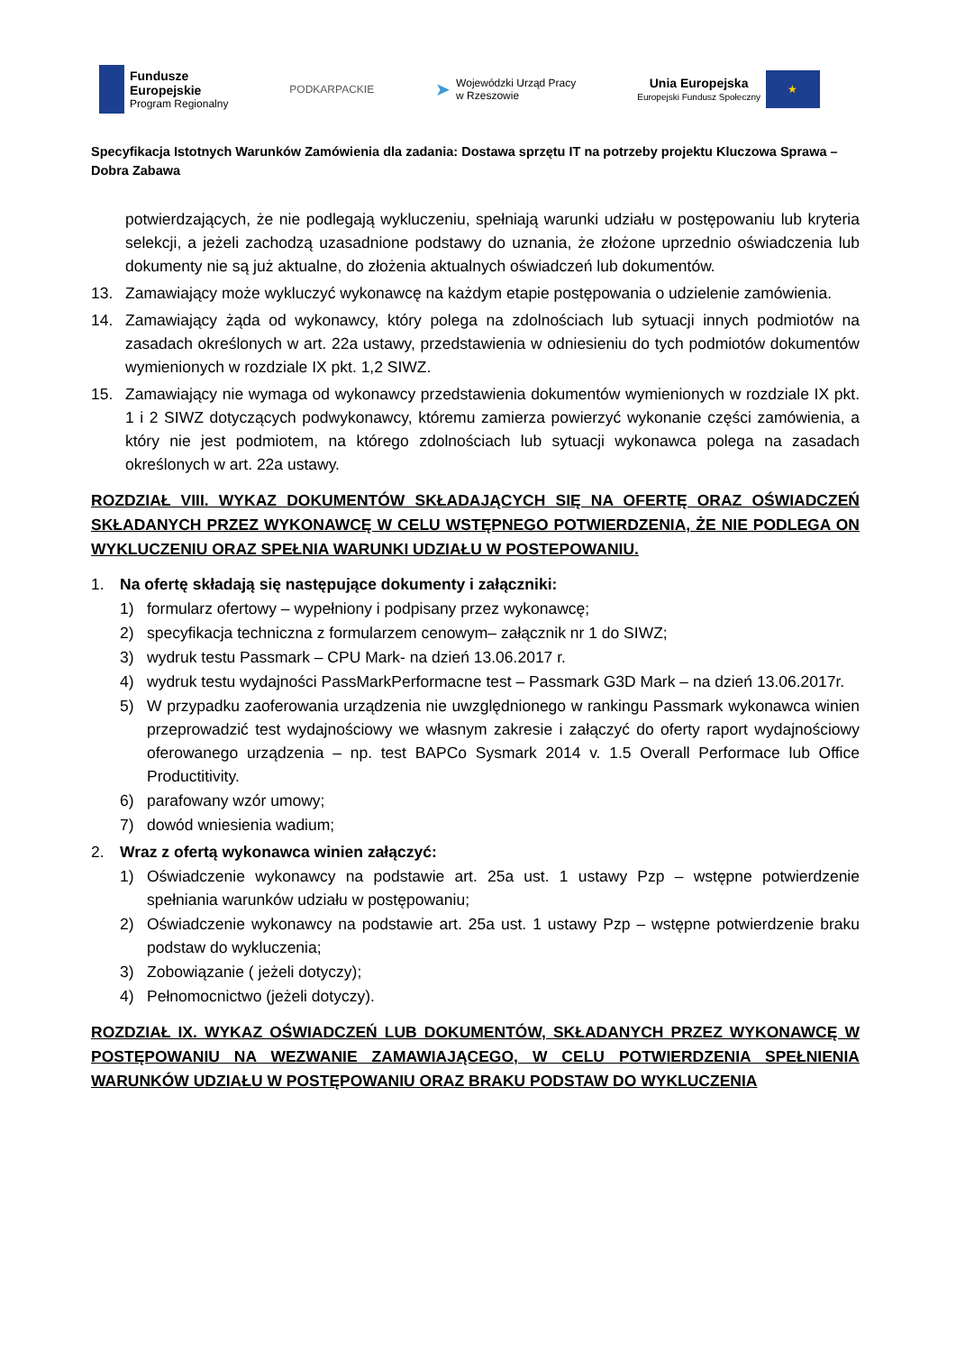Fundusze
Europejskie
Program Regionalny
PODKARPACKIE
➤
Wojewódzki Urząd Pracy
w Rzeszowie
Unia Europejska
Europejski Fundusz Społeczny
★
Specyfikacja Istotnych Warunków Zamówienia dla zadania: Dostawa sprzętu IT na potrzeby projektu Kluczowa Sprawa – Dobra Zabawa
potwierdzających, że nie podlegają wykluczeniu, spełniają warunki udziału w postępowaniu lub kryteria selekcji, a jeżeli zachodzą uzasadnione podstawy do uznania, że złożone uprzednio oświadczenia lub dokumenty nie są już aktualne, do złożenia aktualnych oświadczeń lub dokumentów.
13. Zamawiający może wykluczyć wykonawcę na każdym etapie postępowania o udzielenie zamówienia.
14. Zamawiający żąda od wykonawcy, który polega na zdolnościach lub sytuacji innych podmiotów na zasadach określonych w art. 22a ustawy, przedstawienia w odniesieniu do tych podmiotów dokumentów wymienionych w rozdziale IX pkt. 1,2 SIWZ.
15. Zamawiający nie wymaga od wykonawcy przedstawienia dokumentów wymienionych w rozdziale IX pkt. 1 i 2 SIWZ dotyczących podwykonawcy, któremu zamierza powierzyć wykonanie części zamówienia, a który nie jest podmiotem, na którego zdolnościach lub sytuacji wykonawca polega na zasadach określonych w art. 22a ustawy.
ROZDZIAŁ VIII. WYKAZ DOKUMENTÓW SKŁADAJĄCYCH SIĘ NA OFERTĘ ORAZ OŚWIADCZEŃ SKŁADANYCH PRZEZ WYKONAWCĘ W CELU WSTĘPNEGO POTWIERDZENIA, ŻE NIE PODLEGA ON WYKLUCZENIU ORAZ SPEŁNIA WARUNKI UDZIAŁU W POSTEPOWANIU.
1. Na ofertę składają się następujące dokumenty i załączniki:
1) formularz ofertowy – wypełniony i podpisany przez wykonawcę;
2) specyfikacja techniczna z formularzem cenowym– załącznik nr 1 do SIWZ;
3) wydruk testu Passmark – CPU Mark- na dzień 13.06.2017 r.
4) wydruk testu wydajności PassMarkPerformacne test – Passmark G3D Mark – na dzień 13.06.2017r.
5) W przypadku zaoferowania urządzenia nie uwzględnionego w rankingu Passmark wykonawca winien przeprowadzić test wydajnościowy we własnym zakresie i załączyć do oferty raport wydajnościowy oferowanego urządzenia – np. test BAPCo Sysmark 2014 v. 1.5 Overall Performace lub Office Productitivity.
6) parafowany wzór umowy;
7) dowód wniesienia wadium;
2. Wraz z ofertą wykonawca winien załączyć:
1) Oświadczenie wykonawcy na podstawie art. 25a ust. 1 ustawy Pzp – wstępne potwierdzenie spełniania warunków udziału w postępowaniu;
2) Oświadczenie wykonawcy na podstawie art. 25a ust. 1 ustawy Pzp – wstępne potwierdzenie braku podstaw do wykluczenia;
3) Zobowiązanie ( jeżeli dotyczy);
4) Pełnomocnictwo (jeżeli dotyczy).
ROZDZIAŁ IX. WYKAZ OŚWIADCZEŃ LUB DOKUMENTÓW, SKŁADANYCH PRZEZ WYKONAWCĘ W POSTĘPOWANIU NA WEZWANIE ZAMAWIAJĄCEGO, W CELU POTWIERDZENIA SPEŁNIENIA WARUNKÓW UDZIAŁU W POSTĘPOWANIU ORAZ BRAKU PODSTAW DO WYKLUCZENIA